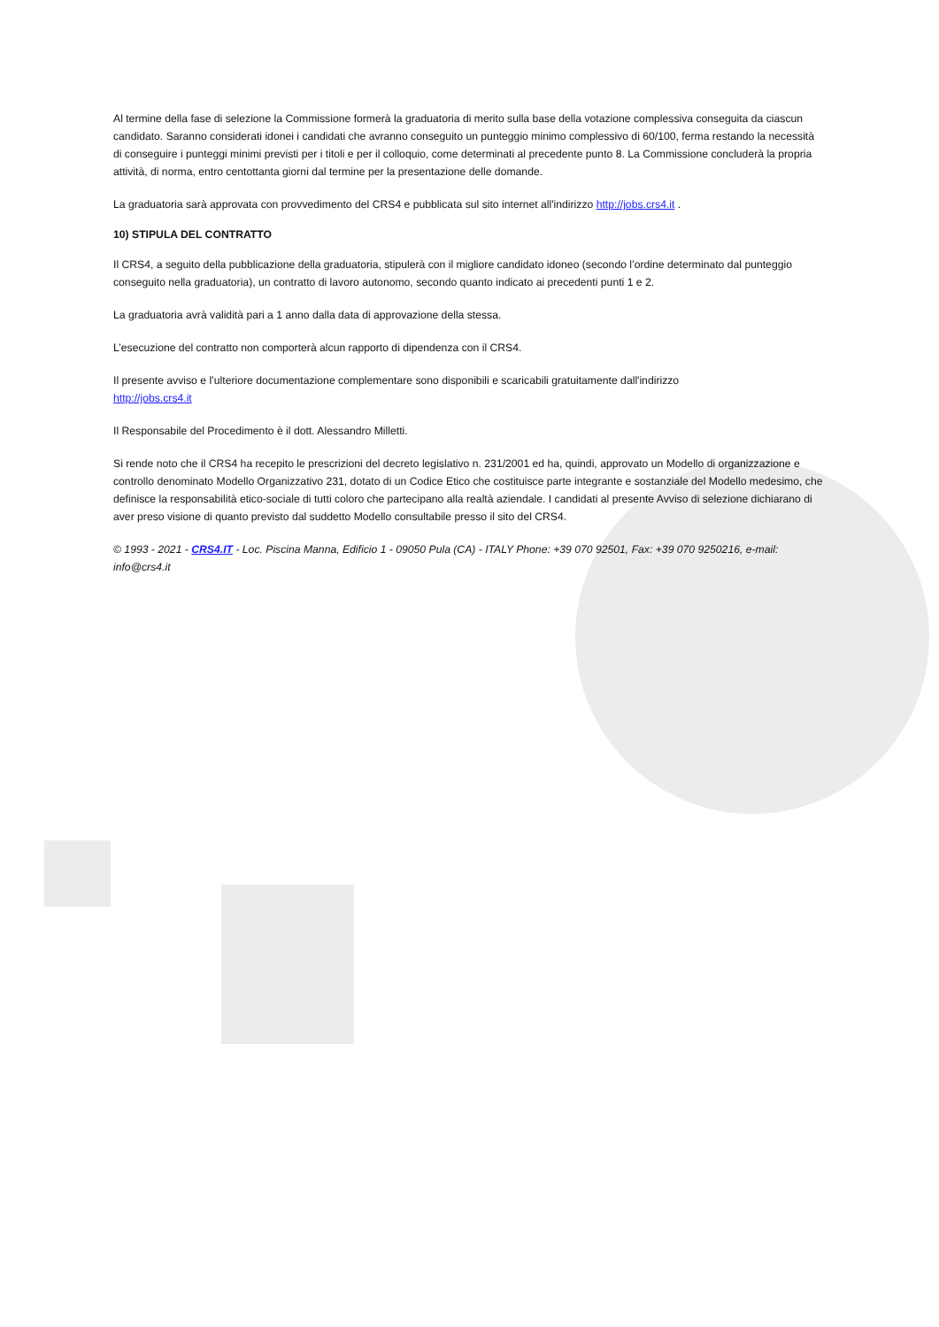Al termine della fase di selezione la Commissione formerà la graduatoria di merito sulla base della votazione complessiva conseguita da ciascun candidato. Saranno considerati idonei i candidati che avranno conseguito un punteggio minimo complessivo di 60/100, ferma restando la necessità di conseguire i punteggi minimi previsti per i titoli e per il colloquio, come determinati al precedente punto 8. La Commissione concluderà la propria attività, di norma, entro centottanta giorni dal termine per la presentazione delle domande.
La graduatoria sarà approvata con provvedimento del CRS4 e pubblicata sul sito internet all'indirizzo http://jobs.crs4.it .
10) STIPULA DEL CONTRATTO
Il CRS4, a seguito della pubblicazione della graduatoria, stipulerà con il migliore candidato idoneo (secondo l’ordine determinato dal punteggio conseguito nella graduatoria), un contratto di lavoro autonomo, secondo quanto indicato ai precedenti punti 1 e 2.
La graduatoria avrà validità pari a 1 anno dalla data di approvazione della stessa.
L’esecuzione del contratto non comporterà alcun rapporto di dipendenza con il CRS4.
Il presente avviso e l’ulteriore documentazione complementare sono disponibili e scaricabili gratuitamente dall'indirizzo
http://jobs.crs4.it
Il Responsabile del Procedimento è il dott. Alessandro Milletti.
Si rende noto che il CRS4 ha recepito le prescrizioni del decreto legislativo n. 231/2001 ed ha, quindi, approvato un Modello di organizzazione e controllo denominato Modello Organizzativo 231, dotato di un Codice Etico che costituisce parte integrante e sostanziale del Modello medesimo, che definisce la responsabilità etico-sociale di tutti coloro che partecipano alla realtà aziendale. I candidati al presente Avviso di selezione dichiarano di aver preso visione di quanto previsto dal suddetto Modello consultabile presso il sito del CRS4.
© 1993 - 2021 - CRS4.IT - Loc. Piscina Manna, Edificio 1 - 09050 Pula (CA) - ITALY Phone: +39 070 92501, Fax: +39 070 9250216, e-mail: info@crs4.it